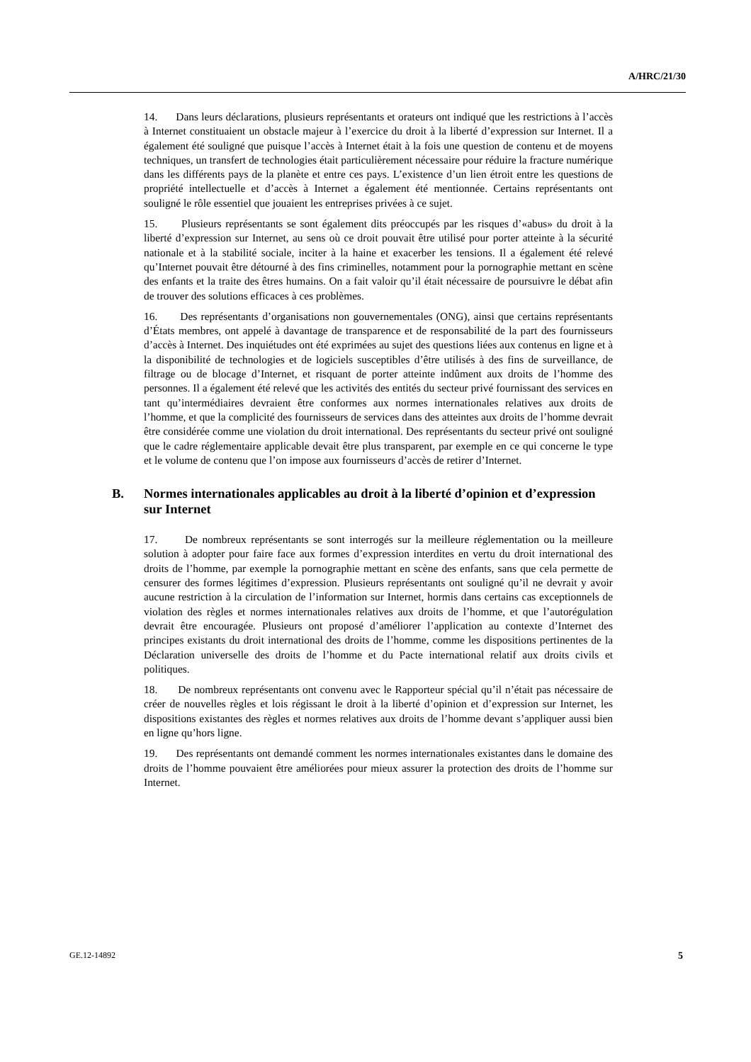A/HRC/21/30
14. Dans leurs déclarations, plusieurs représentants et orateurs ont indiqué que les restrictions à l’accès à Internet constituaient un obstacle majeur à l’exercice du droit à la liberté d’expression sur Internet. Il a également été souligné que puisque l’accès à Internet était à la fois une question de contenu et de moyens techniques, un transfert de technologies était particulièrement nécessaire pour réduire la fracture numérique dans les différents pays de la planète et entre ces pays. L’existence d’un lien étroit entre les questions de propriété intellectuelle et d’accès à Internet a également été mentionnée. Certains représentants ont souligné le rôle essentiel que jouaient les entreprises privées à ce sujet.
15. Plusieurs représentants se sont également dits préoccupés par les risques d’«abus» du droit à la liberté d’expression sur Internet, au sens où ce droit pouvait être utilisé pour porter atteinte à la sécurité nationale et à la stabilité sociale, inciter à la haine et exacerber les tensions. Il a également été relevé qu’Internet pouvait être détourné à des fins criminelles, notamment pour la pornographie mettant en scène des enfants et la traite des êtres humains. On a fait valoir qu’il était nécessaire de poursuivre le débat afin de trouver des solutions efficaces à ces problèmes.
16. Des représentants d’organisations non gouvernementales (ONG), ainsi que certains représentants d’États membres, ont appelé à davantage de transparence et de responsabilité de la part des fournisseurs d’accès à Internet. Des inquiétudes ont été exprimées au sujet des questions liées aux contenus en ligne et à la disponibilité de technologies et de logiciels susceptibles d’être utilisés à des fins de surveillance, de filtrage ou de blocage d’Internet, et risquant de porter atteinte indûment aux droits de l’homme des personnes. Il a également été relevé que les activités des entités du secteur privé fournissant des services en tant qu’intermédiaires devraient être conformes aux normes internationales relatives aux droits de l’homme, et que la complicité des fournisseurs de services dans des atteintes aux droits de l’homme devrait être considérée comme une violation du droit international. Des représentants du secteur privé ont souligné que le cadre réglementaire applicable devait être plus transparent, par exemple en ce qui concerne le type et le volume de contenu que l’on impose aux fournisseurs d’accès de retirer d’Internet.
B. Normes internationales applicables au droit à la liberté d’opinion et d’expression sur Internet
17. De nombreux représentants se sont interrogés sur la meilleure réglementation ou la meilleure solution à adopter pour faire face aux formes d’expression interdites en vertu du droit international des droits de l’homme, par exemple la pornographie mettant en scène des enfants, sans que cela permette de censurer des formes légitimes d’expression. Plusieurs représentants ont souligné qu’il ne devrait y avoir aucune restriction à la circulation de l’information sur Internet, hormis dans certains cas exceptionnels de violation des règles et normes internationales relatives aux droits de l’homme, et que l’autorégulation devrait être encouragée. Plusieurs ont proposé d’améliorer l’application au contexte d’Internet des principes existants du droit international des droits de l’homme, comme les dispositions pertinentes de la Déclaration universelle des droits de l’homme et du Pacte international relatif aux droits civils et politiques.
18. De nombreux représentants ont convenu avec le Rapporteur spécial qu’il n’était pas nécessaire de créer de nouvelles règles et lois régissant le droit à la liberté d’opinion et d’expression sur Internet, les dispositions existantes des règles et normes relatives aux droits de l’homme devant s’appliquer aussi bien en ligne qu’hors ligne.
19. Des représentants ont demandé comment les normes internationales existantes dans le domaine des droits de l’homme pouvaient être améliorées pour mieux assurer la protection des droits de l’homme sur Internet.
GE.12-14892 5